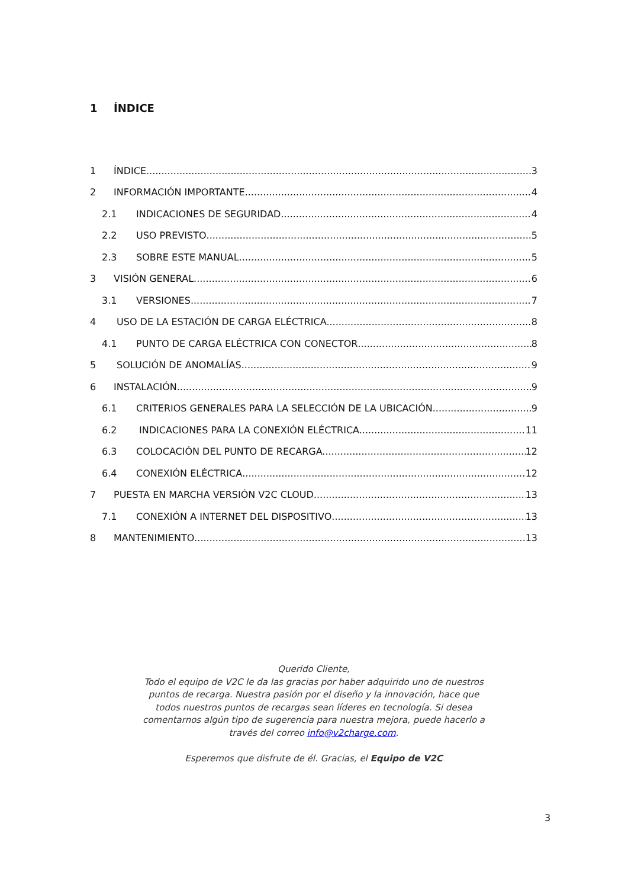1 ÍNDICE
1 ÍNDICE 3
2 INFORMACIÓN IMPORTANTE 4
2.1 INDICACIONES DE SEGURIDAD 4
2.2 USO PREVISTO 5
2.3 SOBRE ESTE MANUAL 5
3 VISIÓN GENERAL 6
3.1 VERSIONES 7
4 USO DE LA ESTACIÓN DE CARGA ELÉCTRICA. 8
4.1 PUNTO DE CARGA ELÉCTRICA CON CONECTOR 8
5 SOLUCIÓN DE ANOMALÍAS 9
6 INSTALACIÓN. 9
6.1 CRITERIOS GENERALES PARA LA SELECCIÓN DE LA UBICACIÓN 9
6.2 INDICACIONES PARA LA CONEXIÓN ELÉCTRICA. 11
6.3 COLOCACIÓN DEL PUNTO DE RECARGA. 12
6.4 CONEXIÓN ELÉCTRICA 12
7 PUESTA EN MARCHA VERSIÓN V2C CLOUD 13
7.1 CONEXIÓN A INTERNET DEL DISPOSITIVO 13
8 MANTENIMIENTO 13
Querido Cliente,
Todo el equipo de V2C le da las gracias por haber adquirido uno de nuestros puntos de recarga. Nuestra pasión por el diseño y la innovación, hace que todos nuestros puntos de recargas sean líderes en tecnología. Si desea comentarnos algún tipo de sugerencia para nuestra mejora, puede hacerlo a través del correo info@v2charge.com.
Esperemos que disfrute de él. Gracias, el Equipo de V2C
3